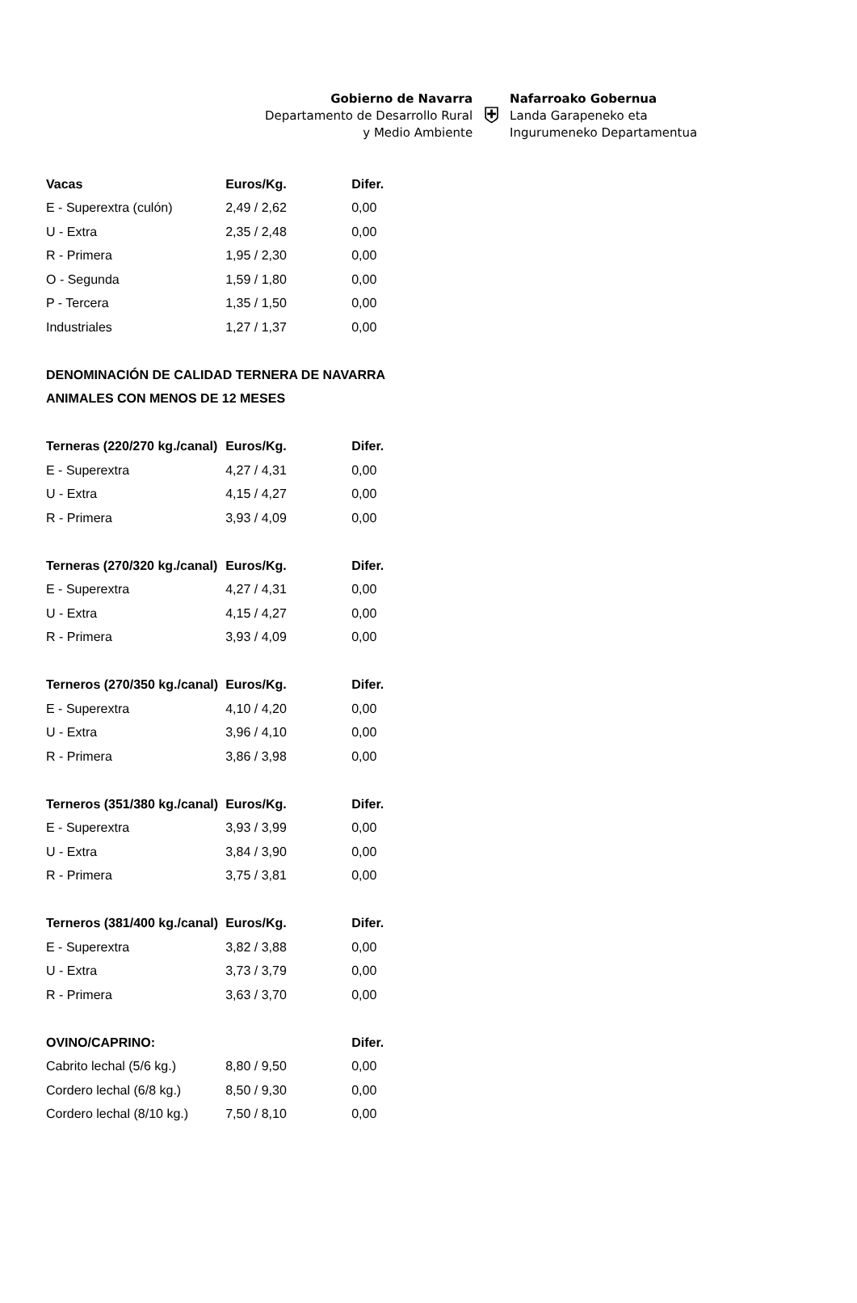Gobierno de Navarra
Departamento de Desarrollo Rural
y Medio Ambiente
⛨
Nafarroako Gobernua
Landa Garapeneko eta
Ingurumeneko Departamentua
| Vacas | Euros/Kg. | Difer. |
| --- | --- | --- |
| E - Superextra (culón) | 2,49 / 2,62 | 0,00 |
| U - Extra | 2,35 / 2,48 | 0,00 |
| R - Primera | 1,95 / 2,30 | 0,00 |
| O - Segunda | 1,59 / 1,80 | 0,00 |
| P - Tercera | 1,35 / 1,50 | 0,00 |
| Industriales | 1,27 / 1,37 | 0,00 |
| DENOMINACIÓN DE CALIDAD TERNERA DE NAVARRA | | |
| ANIMALES CON MENOS DE 12 MESES | | |
| Terneras (220/270 kg./canal) | Euros/Kg. | Difer. |
| E - Superextra | 4,27 / 4,31 | 0,00 |
| U - Extra | 4,15 / 4,27 | 0,00 |
| R - Primera | 3,93 / 4,09 | 0,00 |
| Terneras (270/320 kg./canal) | Euros/Kg. | Difer. |
| E - Superextra | 4,27 / 4,31 | 0,00 |
| U - Extra | 4,15 / 4,27 | 0,00 |
| R - Primera | 3,93 / 4,09 | 0,00 |
| Terneros (270/350 kg./canal) | Euros/Kg. | Difer. |
| E - Superextra | 4,10 / 4,20 | 0,00 |
| U - Extra | 3,96 / 4,10 | 0,00 |
| R - Primera | 3,86 / 3,98 | 0,00 |
| Terneros (351/380 kg./canal) | Euros/Kg. | Difer. |
| E - Superextra | 3,93 / 3,99 | 0,00 |
| U - Extra | 3,84 / 3,90 | 0,00 |
| R - Primera | 3,75 / 3,81 | 0,00 |
| Terneros (381/400 kg./canal) | Euros/Kg. | Difer. |
| E - Superextra | 3,82 / 3,88 | 0,00 |
| U - Extra | 3,73 / 3,79 | 0,00 |
| R - Primera | 3,63 / 3,70 | 0,00 |
| OVINO/CAPRINO: | | Difer. |
| Cabrito lechal (5/6 kg.) | 8,80 / 9,50 | 0,00 |
| Cordero lechal (6/8 kg.) | 8,50 / 9,30 | 0,00 |
| Cordero lechal (8/10 kg.) | 7,50 / 8,10 | 0,00 |